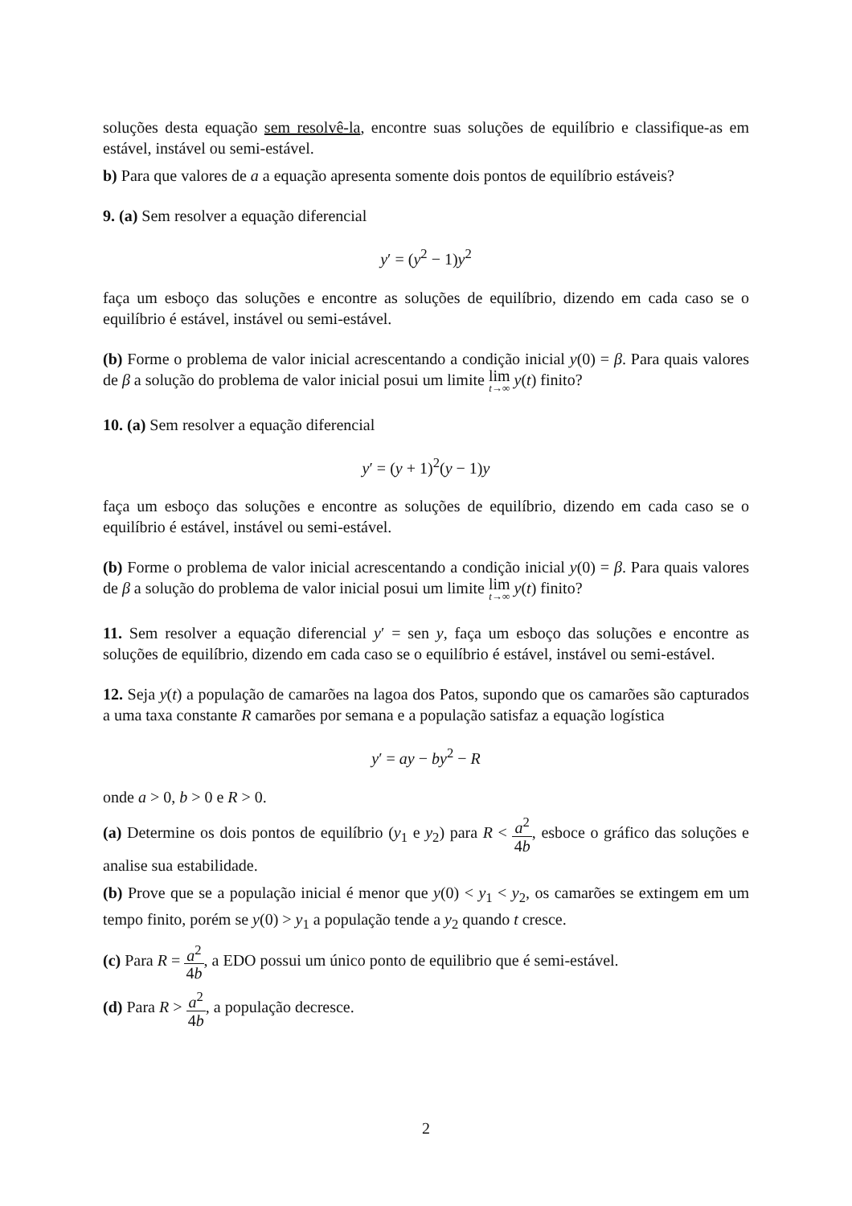soluções desta equação sem resolvê-la, encontre suas soluções de equilíbrio e classifique-as em estável, instável ou semi-estável.
b) Para que valores de a a equação apresenta somente dois pontos de equilíbrio estáveis?
9. (a) Sem resolver a equação diferencial
y′ = (y<sup>2</sup> − 1)y<sup>2</sup>
faça um esboço das soluções e encontre as soluções de equilíbrio, dizendo em cada caso se o equilíbrio é estável, instável ou semi-estável.
(b) Forme o problema de valor inicial acrescentando a condição inicial y(0) = β. Para quais valores de β a solução do problema de valor inicial posui um limite lim t→∞ y(t) finito?
10. (a) Sem resolver a equação diferencial
y′ = (y + 1)<sup>2</sup>(y − 1)y
faça um esboço das soluções e encontre as soluções de equilíbrio, dizendo em cada caso se o equilíbrio é estável, instável ou semi-estável.
(b) Forme o problema de valor inicial acrescentando a condição inicial y(0) = β. Para quais valores de β a solução do problema de valor inicial posui um limite lim t→∞ y(t) finito?
11. Sem resolver a equação diferencial y′ = sen y, faça um esboço das soluções e encontre as soluções de equilíbrio, dizendo em cada caso se o equilíbrio é estável, instável ou semi-estável.
12. Seja y(t) a população de camarões na lagoa dos Patos, supondo que os camarões são capturados a uma taxa constante R camarões por semana e a população satisfaz a equação logística
y′ = ay − by<sup>2</sup> − R
onde a > 0, b > 0 e R > 0.
(a) Determine os dois pontos de equilíbrio (y<sub>1</sub> e y<sub>2</sub>) para R < a<sup>2</sup> 4b, esboce o gráfico das soluções e analise sua estabilidade.
(b) Prove que se a população inicial é menor que y(0) < y<sub>1</sub> < y<sub>2</sub>, os camarões se extingem em um tempo finito, porém se y(0) > y<sub>1</sub> a população tende a y<sub>2</sub> quando t cresce.
(c) Para R = a<sup>2</sup> 4b, a EDO possui um único ponto de equilibrio que é semi-estável.
(d) Para R > a<sup>2</sup> 4b, a população decresce.
2